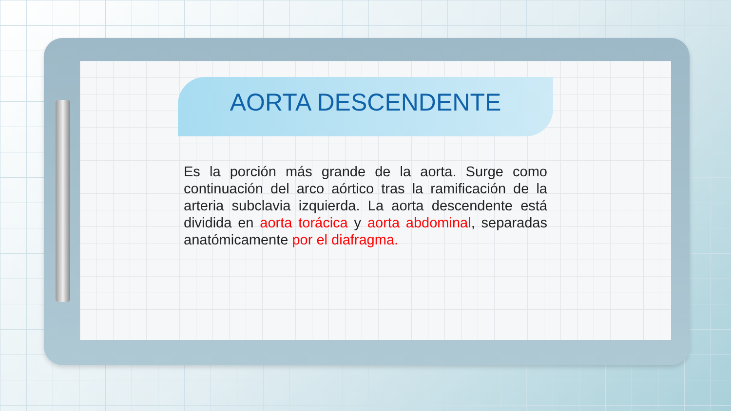AORTA DESCENDENTE
Es la porción más grande de la aorta. Surge como continuación del arco aórtico tras la ramificación de la arteria subclavia izquierda. La aorta descendente está dividida en aorta torácica y aorta abdominal, separadas anatómicamente por el diafragma.